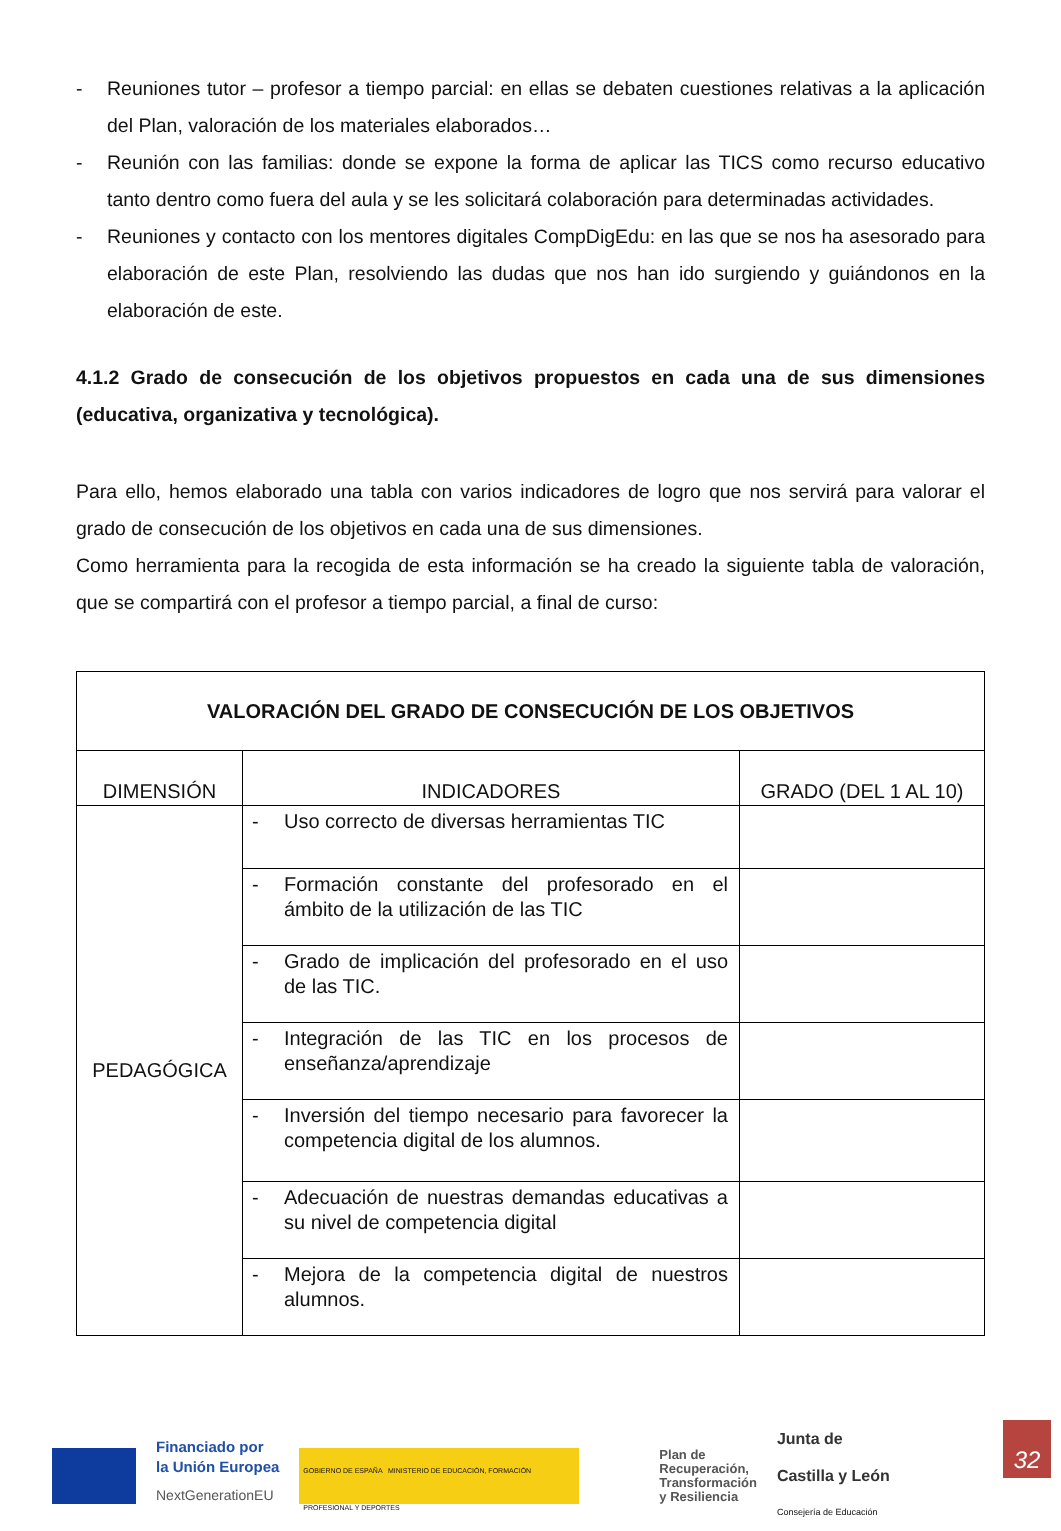- Reuniones tutor – profesor a tiempo parcial: en ellas se debaten cuestiones relativas a la aplicación del Plan, valoración de los materiales elaborados…
- Reunión con las familias: donde se expone la forma de aplicar las TICS como recurso educativo tanto dentro como fuera del aula y se les solicitará colaboración para determinadas actividades.
- Reuniones y contacto con los mentores digitales CompDigEdu: en las que se nos ha asesorado para elaboración de este Plan, resolviendo las dudas que nos han ido surgiendo y guiándonos en la elaboración de este.
4.1.2 Grado de consecución de los objetivos propuestos en cada una de sus dimensiones (educativa, organizativa y tecnológica).
Para ello, hemos elaborado una tabla con varios indicadores de logro que nos servirá para valorar el grado de consecución de los objetivos en cada una de sus dimensiones.
Como herramienta para la recogida de esta información se ha creado la siguiente tabla de valoración, que se compartirá con el profesor a tiempo parcial, a final de curso:
| VALORACIÓN DEL GRADO DE CONSECUCIÓN DE LOS OBJETIVOS | | |
| --- | --- | --- |
| DIMENSIÓN | INDICADORES | GRADO (DEL 1 AL 10) |
| PEDAGÓGICA | - Uso correcto de diversas herramientas TIC | |
| | - Formación constante del profesorado en el ámbito de la utilización de las TIC | |
| | - Grado de implicación del profesorado en el uso de las TIC. | |
| | - Integración de las TIC en los procesos de enseñanza/aprendizaje | |
| | - Inversión del tiempo necesario para favorecer la competencia digital de los alumnos. | |
| | - Adecuación de nuestras demandas educativas a su nivel de competencia digital | |
| | - Mejora de la competencia digital de nuestros alumnos. | |
Financiado por
la Unión Europea
NextGenerationEU
GOBIERNO DE ESPAÑA MINISTERIO DE EDUCACIÓN, FORMACIÓN PROFESIONAL Y DEPORTES
Plan de
Recuperación,
Transformación
y Resiliencia
Junta de
Castilla y León
Consejería de Educación
32